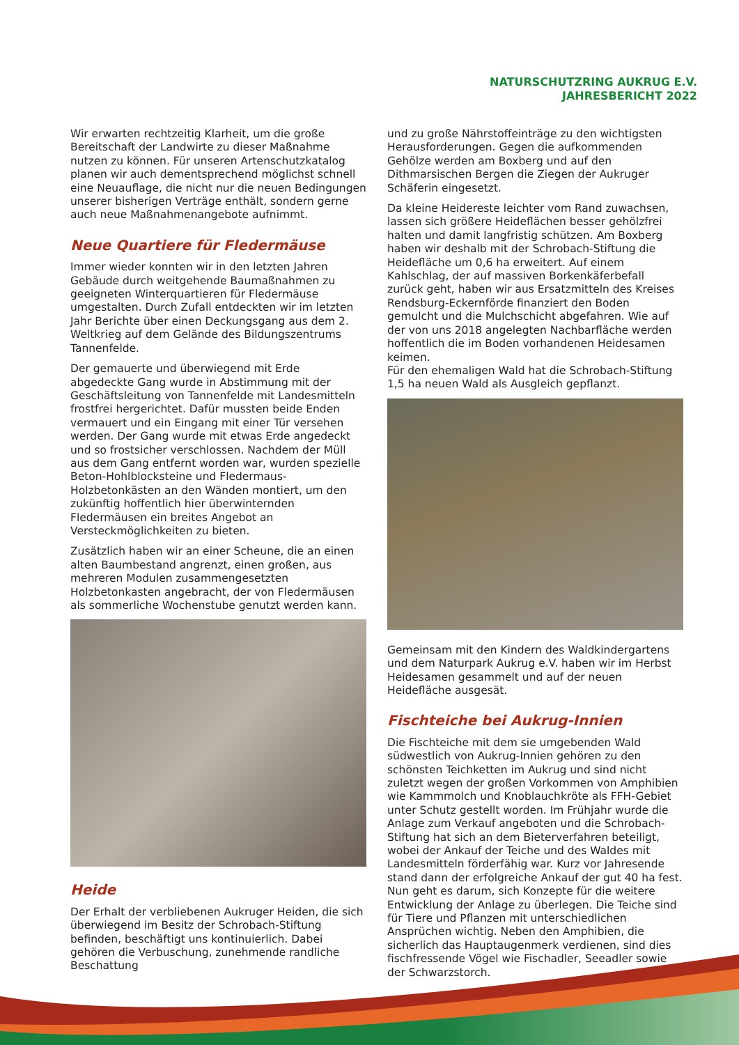NATURSCHUTZRING AUKRUG E.V.
JAHRESBERICHT 2022
Wir erwarten rechtzeitig Klarheit, um die große Bereitschaft der Landwirte zu dieser Maßnahme nutzen zu können. Für unseren Artenschutzkatalog planen wir auch dementsprechend möglichst schnell eine Neuauflage, die nicht nur die neuen Bedingungen unserer bisherigen Verträge enthält, sondern gerne auch neue Maßnahmenangebote aufnimmt.
Neue Quartiere für Fledermäuse
Immer wieder konnten wir in den letzten Jahren Gebäude durch weitgehende Baumaßnahmen zu geeigneten Winterquartieren für Fledermäuse umgestalten. Durch Zufall entdeckten wir im letzten Jahr Berichte über einen Deckungsgang aus dem 2. Weltkrieg auf dem Gelände des Bildungszentrums Tannenfelde.
Der gemauerte und überwiegend mit Erde abgedeckte Gang wurde in Abstimmung mit der Geschäftsleitung von Tannenfelde mit Landesmitteln frostfrei hergerichtet. Dafür mussten beide Enden vermauert und ein Eingang mit einer Tür versehen werden. Der Gang wurde mit etwas Erde angedeckt und so frostsicher verschlossen. Nachdem der Müll aus dem Gang entfernt worden war, wurden spezielle Beton-Hohlblocksteine und Fledermaus-Holzbetonkästen an den Wänden montiert, um den zukünftig hoffentlich hier überwinternden Fledermäusen ein breites Angebot an Versteckmöglichkeiten zu bieten.
Zusätzlich haben wir an einer Scheune, die an einen alten Baumbestand angrenzt, einen großen, aus mehreren Modulen zusammengesetzten Holzbetonkasten angebracht, der von Fledermäusen als sommerliche Wochenstube genutzt werden kann.
Heide
Der Erhalt der verbliebenen Aukruger Heiden, die sich überwiegend im Besitz der Schrobach-Stiftung befinden, beschäftigt uns kontinuierlich. Dabei gehören die Verbuschung, zunehmende randliche Beschattung
und zu große Nährstoffeinträge zu den wichtigsten Herausforderungen. Gegen die aufkommenden Gehölze werden am Boxberg und auf den Dithmarsischen Bergen die Ziegen der Aukruger Schäferin eingesetzt.
Da kleine Heidereste leichter vom Rand zuwachsen, lassen sich größere Heideflächen besser gehölzfrei halten und damit langfristig schützen. Am Boxberg haben wir deshalb mit der Schrobach-Stiftung die Heidefläche um 0,6 ha erweitert. Auf einem Kahlschlag, der auf massiven Borkenkäferbefall zurück geht, haben wir aus Ersatzmitteln des Kreises Rendsburg-Eckernförde finanziert den Boden gemulcht und die Mulchschicht abgefahren. Wie auf der von uns 2018 angelegten Nachbarfläche werden hoffentlich die im Boden vorhandenen Heidesamen keimen.
Für den ehemaligen Wald hat die Schrobach-Stiftung 1,5 ha neuen Wald als Ausgleich gepflanzt.
Gemeinsam mit den Kindern des Waldkindergartens und dem Naturpark Aukrug e.V. haben wir im Herbst Heidesamen gesammelt und auf der neuen Heidefläche ausgesät.
Fischteiche bei Aukrug-Innien
Die Fischteiche mit dem sie umgebenden Wald südwestlich von Aukrug-Innien gehören zu den schönsten Teichketten im Aukrug und sind nicht zuletzt wegen der großen Vorkommen von Amphibien wie Kammmolch und Knoblauchkröte als FFH-Gebiet unter Schutz gestellt worden. Im Frühjahr wurde die Anlage zum Verkauf angeboten und die Schrobach-Stiftung hat sich an dem Bieterverfahren beteiligt, wobei der Ankauf der Teiche und des Waldes mit Landesmitteln förderfähig war. Kurz vor Jahresende stand dann der erfolgreiche Ankauf der gut 40 ha fest. Nun geht es darum, sich Konzepte für die weitere Entwicklung der Anlage zu überlegen. Die Teiche sind für Tiere und Pflanzen mit unterschiedlichen Ansprüchen wichtig. Neben den Amphibien, die sicherlich das Hauptaugenmerk verdienen, sind dies fischfressende Vögel wie Fischadler, Seeadler sowie der Schwarzstorch.